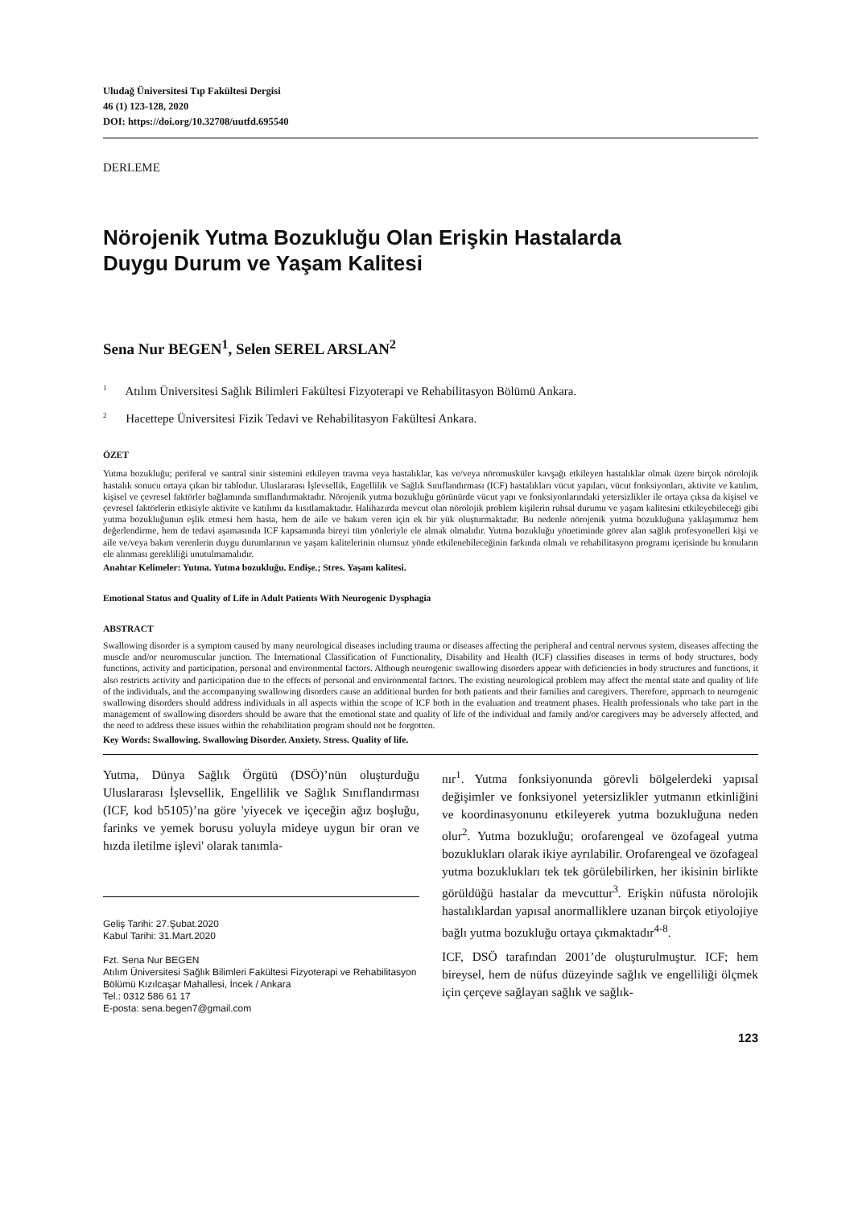Uludağ Üniversitesi Tıp Fakültesi Dergisi
46 (1) 123-128, 2020
DOI: https://doi.org/10.32708/uutfd.695540
DERLEME
Nörojenik Yutma Bozukluğu Olan Erişkin Hastalarda
Duygu Durum ve Yaşam Kalitesi
Sena Nur BEGEN<sup>1</sup>, Selen SEREL ARSLAN<sup>2</sup>
<sup>1</sup> Atılım Üniversitesi Sağlık Bilimleri Fakültesi Fizyoterapi ve Rehabilitasyon Bölümü Ankara.
<sup>2</sup> Hacettepe Üniversitesi Fizik Tedavi ve Rehabilitasyon Fakültesi Ankara.
ÖZET
Yutma bozukluğu; periferal ve santral sinir sistemini etkileyen travma veya hastalıklar, kas ve/veya nöromusküler kavşağı etkileyen hastalıklar olmak üzere birçok nörolojik hastalık sonucu ortaya çıkan bir tablodur. Uluslararası İşlevsellik, Engellilik ve Sağlık Sınıflandırması (ICF) hastalıkları vücut yapıları, vücut fonksiyonları, aktivite ve katılım, kişisel ve çevresel faktörler bağlamında sınıflandırmaktadır. Nörojenik yutma bozukluğu görünürde vücut yapı ve fonksiyonlarındaki yetersizlikler ile ortaya çıksa da kişisel ve çevresel faktörlerin etkisiyle aktivite ve katılımı da kısıtlamaktadır. Halihazırda mevcut olan nörolojik problem kişilerin ruhsal durumu ve yaşam kalitesini etkileyebileceği gibi yutma bozukluğunun eşlik etmesi hem hasta, hem de aile ve bakım veren için ek bir yük oluşturmaktadır. Bu nedenle nörojenik yutma bozukluğuna yaklaşımımız hem değerlendirme, hem de tedavi aşamasında ICF kapsamında bireyi tüm yönleriyle ele almak olmalıdır. Yutma bozukluğu yönetiminde görev alan sağlık profesyonelleri kişi ve aile ve/veya bakım verenlerin duygu durumlarının ve yaşam kalitelerinin olumsuz yönde etkilenebileceğinin farkında olmalı ve rehabilitasyon programı içerisinde bu konuların ele alınması gerekliliği unutulmamalıdır.
Anahtar Kelimeler: Yutma. Yutma bozukluğu. Endişe.; Stres. Yaşam kalitesi.
Emotional Status and Quality of Life in Adult Patients With Neurogenic Dysphagia
ABSTRACT
Swallowing disorder is a symptom caused by many neurological diseases including trauma or diseases affecting the peripheral and central nervous system, diseases affecting the muscle and/or neuromuscular junction. The International Classification of Functionality, Disability and Health (ICF) classifies diseases in terms of body structures, body functions, activity and participation, personal and environmental factors. Although neurogenic swallowing disorders appear with deficiencies in body structures and functions, it also restricts activity and participation due to the effects of personal and environmental factors. The existing neurological problem may affect the mental state and quality of life of the individuals, and the accompanying swallowing disorders cause an additional burden for both patients and their families and caregivers. Therefore, approach to neurogenic swallowing disorders should address individuals in all aspects within the scope of ICF both in the evaluation and treatment phases. Health professionals who take part in the management of swallowing disorders should be aware that the emotional state and quality of life of the individual and family and/or caregivers may be adversely affected, and the need to address these issues within the rehabilitation program should not be forgotten.
Key Words: Swallowing. Swallowing Disorder. Anxiety. Stress. Quality of life.
Yutma, Dünya Sağlık Örgütü (DSÖ)’nün oluşturduğu Uluslararası İşlevsellik, Engellilik ve Sağlık Sınıflandırması (ICF, kod b5105)’na göre 'yiyecek ve içeceğin ağız boşluğu, farinks ve yemek borusu yoluyla mideye uygun bir oran ve hızda iletilme işlevi' olarak tanımla-
Geliş Tarihi: 27.Şubat.2020
Kabul Tarihi: 31.Mart.2020
Fzt. Sena Nur BEGEN
Atılım Üniversitesi Sağlık Bilimleri Fakültesi Fizyoterapi ve Rehabilitasyon Bölümü Kızılcaşar Mahallesi, İncek / Ankara
Tel.: 0312 586 61 17
E-posta: sena.begen7@gmail.com
nır<sup>1</sup>. Yutma fonksiyonunda görevli bölgelerdeki yapısal değişimler ve fonksiyonel yetersizlikler yutmanın etkinliğini ve koordinasyonunu etkileyerek yutma bozukluğuna neden olur<sup>2</sup>. Yutma bozukluğu; orofarengeal ve özofageal yutma bozuklukları olarak ikiye ayrılabilir. Orofarengeal ve özofageal yutma bozuklukları tek tek görülebilirken, her ikisinin birlikte görüldüğü hastalar da mevcuttur<sup>3</sup>. Erişkin nüfusta nörolojik hastalıklardan yapısal anormalliklere uzanan birçok etiyolojiye bağlı yutma bozukluğu ortaya çıkmaktadır<sup>4-8</sup>.
ICF, DSÖ tarafından 2001’de oluşturulmuştur. ICF; hem bireysel, hem de nüfus düzeyinde sağlık ve engelliliği ölçmek için çerçeve sağlayan sağlık ve sağlık-
123